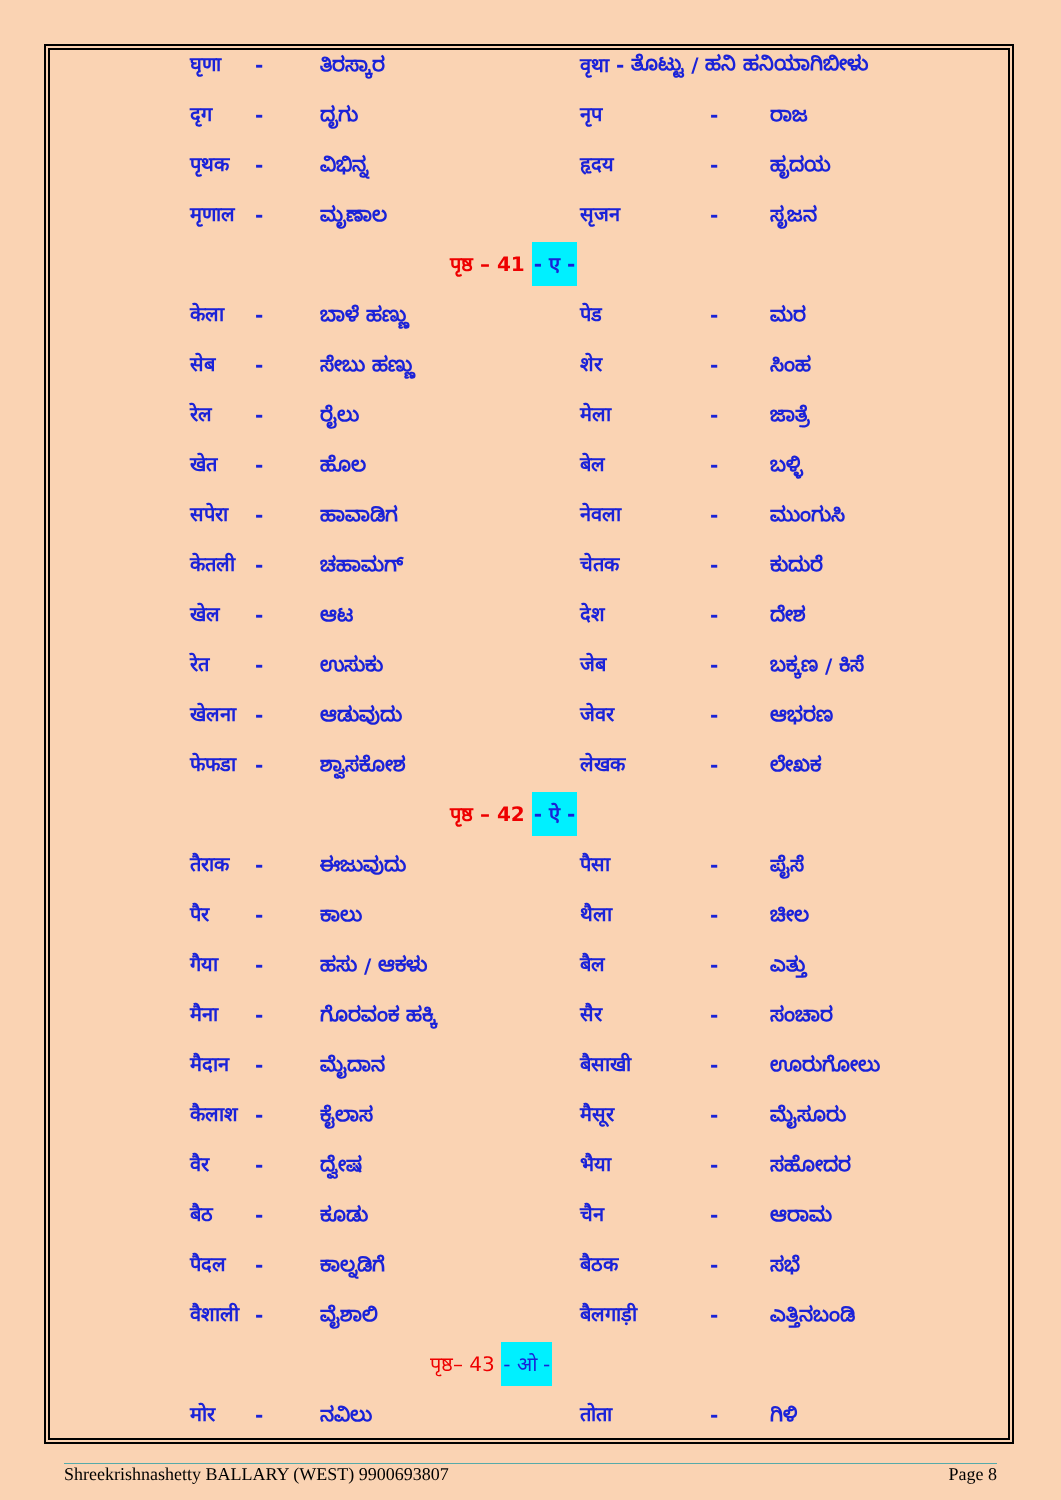| घृणा | - | ತಿರಸ್ಕಾರ | वृथा - ತೊಟ್ಟು / ಹನಿ ಹನಿಯಾಗಿಬೀಳು | | |
| दृग | - | ದೃಗು | नृप | - | ರಾಜ |
| पृथक | - | ವಿಭಿನ್ನ | हृदय | - | ಹೃದಯ |
| मृणाल | - | ಮೃಣಾಲ | सृजन | - | ಸೃಜನ |
| पृष्ठ – 41 - ए - | | | | | |
| केला | - | ಬಾಳೆ ಹಣ್ಣು | पेड | - | ಮರ |
| सेब | - | ಸೇಬು ಹಣ್ಣು | शेर | - | ಸಿಂಹ |
| रेल | - | ರೈಲು | मेला | - | ಜಾತ್ರೆ |
| खेत | - | ಹೊಲ | बेल | - | ಬಳ್ಳಿ |
| सपेरा | - | ಹಾವಾಡಿಗ | नेवला | - | ಮುಂಗುಸಿ |
| केतली | - | ಚಹಾಮಗ್ | चेतक | - | ಕುದುರೆ |
| खेल | - | ಆಟ | देश | - | ದೇಶ |
| रेत | - | ಉಸುಕು | जेब | - | ಬಕ್ಕಣ / ಕಿಸೆ |
| खेलना | - | ಆಡುವುದು | जेवर | - | ಆಭರಣ |
| फेफडा | - | ಶ್ವಾಸಕೋಶ | लेखक | - | ಲೇಖಕ |
| पृष्ठ – 42 - ऐ - | | | | | |
| तैराक | - | ಈಜುವುದು | पैसा | - | ಪೈಸೆ |
| पैर | - | ಕಾಲು | थैला | - | ಚೀಲ |
| गैया | - | ಹಸು / ಆಕಳು | बैल | - | ಎತ್ತು |
| मैना | - | ಗೊರವಂಕ ಹಕ್ಕಿ | सैर | - | ಸಂಚಾರ |
| मैदान | - | ಮೈದಾನ | बैसाखी | - | ಊರುಗೋಲು |
| कैलाश | - | ಕೈಲಾಸ | मैसूर | - | ಮೈಸೂರು |
| वैर | - | ದ್ವೇಷ | भैया | - | ಸಹೋದರ |
| बैठ | - | ಕೂಡು | चैन | - | ಆರಾಮ |
| पैदल | - | ಕಾಲ್ನಡಿಗೆ | बैठक | - | ಸಭೆ |
| वैशाली | - | ವೈಶಾಲಿ | बैलगाड़ी | - | ಎತ್ತಿನಬಂಡಿ |
| पृष्ठ– 43 - ओ - | | | | | |
| मोर | - | ನವಿಲು | तोता | - | ಗಿಳಿ |
Shreekrishnashetty BALLARY (WEST) 9900693807 Page 8